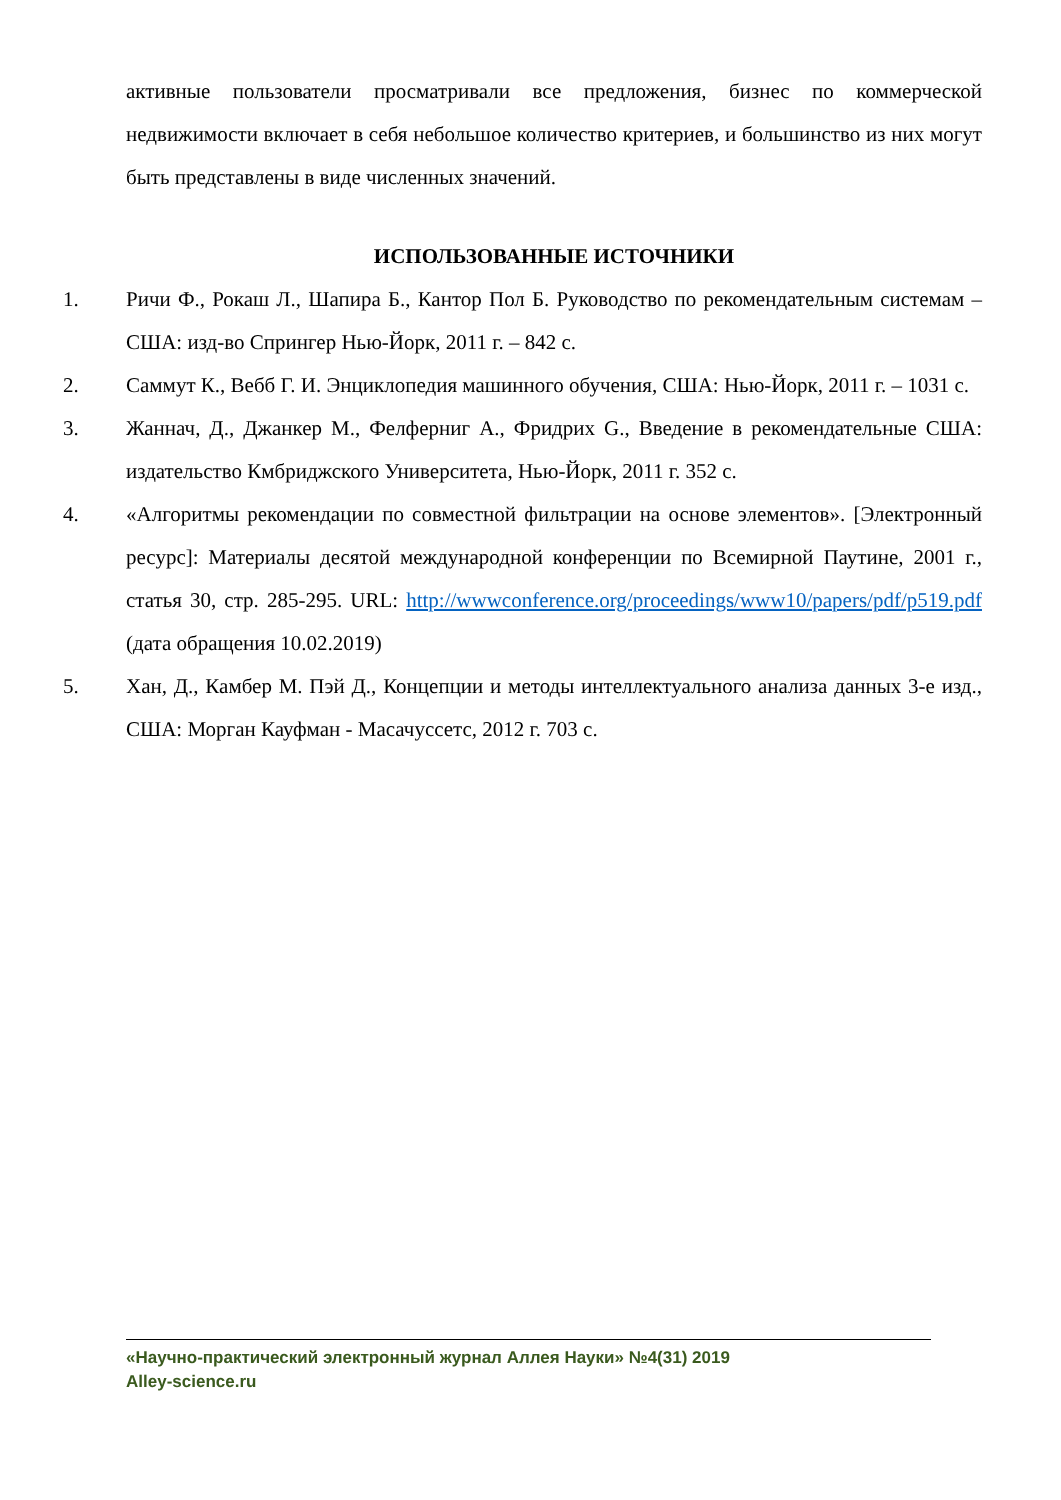активные пользователи просматривали все предложения, бизнес по коммерческой недвижимости включает в себя небольшое количество критериев, и большинство из них могут быть представлены в виде численных значений.
ИСПОЛЬЗОВАННЫЕ ИСТОЧНИКИ
1. Ричи Ф., Рокаш Л., Шапира Б., Кантор Пол Б. Руководство по рекомендательным системам – США: изд-во Спрингер Нью-Йорк, 2011 г. – 842 с.
2. Саммут К., Вебб Г. И. Энциклопедия машинного обучения, США: Нью-Йорк, 2011 г. – 1031 с.
3. Жаннач, Д., Джанкер М., Фелферниг А., Фридрих G., Введение в рекомендательные США: издательство Кмбриджского Университета, Нью-Йорк, 2011 г. 352 с.
4. «Алгоритмы рекомендации по совместной фильтрации на основе элементов». [Электронный ресурс]: Материалы десятой международной конференции по Всемирной Паутине, 2001 г., статья 30, стр. 285-295. URL: http://wwwconference.org/proceedings/www10/papers/pdf/p519.pdf (дата обращения 10.02.2019)
5. Хан, Д., Камбер М. Пэй Д., Концепции и методы интеллектуального анализа данных 3-е изд., США: Морган Кауфман - Масачуссетс, 2012 г. 703 с.
«Научно-практический электронный журнал Аллея Науки» №4(31) 2019
Alley-science.ru